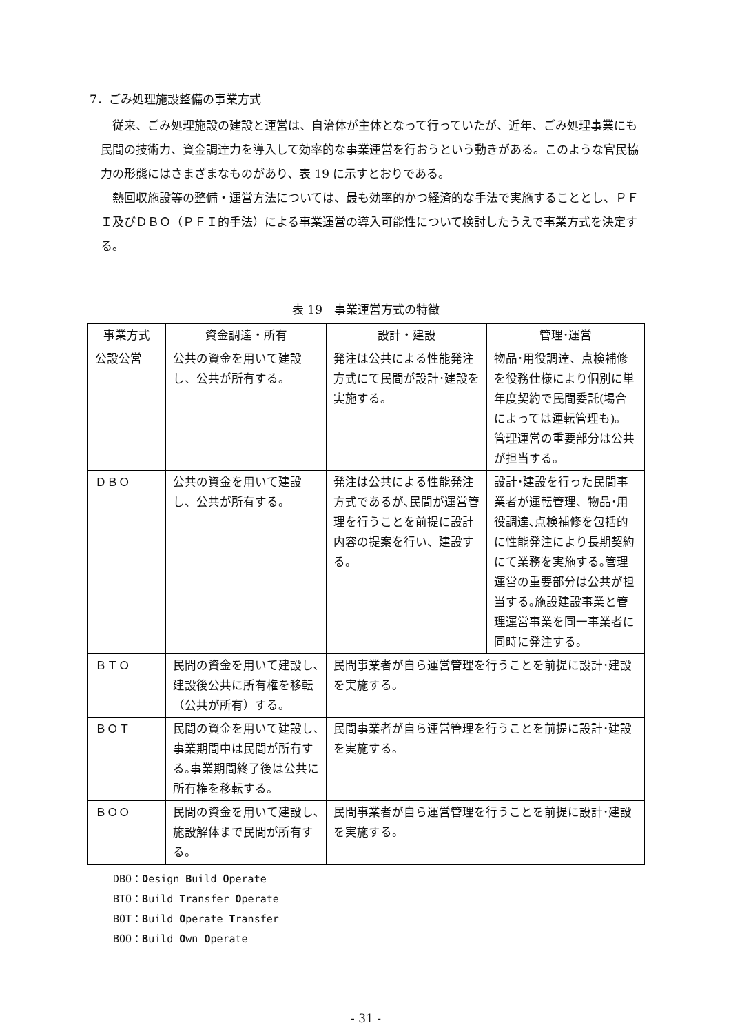7．ごみ処理施設整備の事業方式
従来、ごみ処理施設の建設と運営は、自治体が主体となって行っていたが、近年、ごみ処理事業にも民間の技術力、資金調達力を導入して効率的な事業運営を行おうという動きがある。このような官民協力の形態にはさまざまなものがあり、表 19 に示すとおりである。
熱回収施設等の整備・運営方法については、最も効率的かつ経済的な手法で実施することとし、ＰＦＩ及びＤＢＯ（ＰＦＩ的手法）による事業運営の導入可能性について検討したうえで事業方式を決定する。
表 19　事業運営方式の特徴
| 事業方式 | 資金調達・所有 | 設計・建設 | 管理･運営 |
| --- | --- | --- | --- |
| 公設公営 | 公共の資金を用いて建設し、公共が所有する。 | 発注は公共による性能発注方式にて民間が設計･建設を実施する。 | 物品･用役調達、点検補修を役務仕様により個別に単年度契約で民間委託(場合によっては運転管理も)。管理運営の重要部分は公共が担当する。 |
| ＤＢＯ | 公共の資金を用いて建設し、公共が所有する。 | 発注は公共による性能発注方式であるが､民間が運営管理を行うことを前提に設計内容の提案を行い、建設する。 | 設計･建設を行った民間事業者が運転管理、物品･用役調達､点検補修を包括的に性能発注により長期契約にて業務を実施する｡管理運営の重要部分は公共が担当する｡施設建設事業と管理運営事業を同一事業者に同時に発注する。 |
| ＢＴＯ | 民間の資金を用いて建設し､建設後公共に所有権を移転（公共が所有）する。 | 民間事業者が自ら運営管理を行うことを前提に設計･建設を実施する。 | |
| ＢＯＴ | 民間の資金を用いて建設し､事業期間中は民間が所有する｡事業期間終了後は公共に所有権を移転する。 | 民間事業者が自ら運営管理を行うことを前提に設計･建設を実施する。 | |
| ＢＯＯ | 民間の資金を用いて建設し､施設解体まで民間が所有する。 | 民間事業者が自ら運営管理を行うことを前提に設計･建設を実施する。 | |
DBO：Design Build Operate
BTO：Build Transfer Operate
BOT：Build Operate Transfer
BOO：Build Own Operate
- 31 -